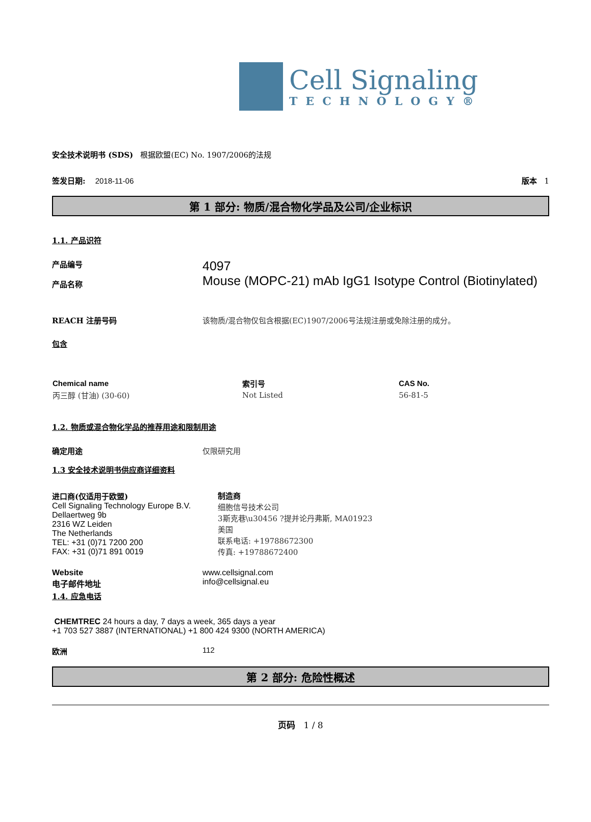Cell Signaling
TECHNOLOGY®
安全技术说明书 (SDS) 根据欧盟(EC) No. 1907/2006的法规
签发日期: 2018-11-06 版本 1
第 1 部分: 物质/混合物化学品及公司/企业标识
1.1. 产品识符
产品编号
产品名称
4097
Mouse (MOPC-21) mAb IgG1 Isotype Control (Biotinylated)
REACH 注册号码 该物质/混合物仅包含根据(EC)1907/2006号法规注册或免除注册的成分。
包含
| Chemical name | 索引号 | CAS No. |
| --- | --- | --- |
| 丙三醇 (甘油) (30-60) | Not Listed | 56-81-5 |
1.2. 物质或混合物化学品的推荐用途和限制用途
确定用途 仅限研究用
1.3 安全技术说明书供应商详细资料
进口商(仅适用于欧盟)
Cell Signaling Technology Europe B.V.
Dellaertweg 9b
2316 WZ Leiden
The Netherlands
TEL: +31 (0)71 7200 200
FAX: +31 (0)71 891 0019
制造商
细胞信号技术公司
3斯克巷\u30456 ?提并论丹弗斯, MA01923
美国
联系电话: +19788672300
传真: +19788672400
Website
电子邮件地址
www.cellsignal.com
info@cellsignal.eu
1.4. 应急电话
CHEMTREC 24 hours a day, 7 days a week, 365 days a year
+1 703 527 3887 (INTERNATIONAL) +1 800 424 9300 (NORTH AMERICA)
欧洲 112
第 2 部分: 危险性概述
页码 1 / 8